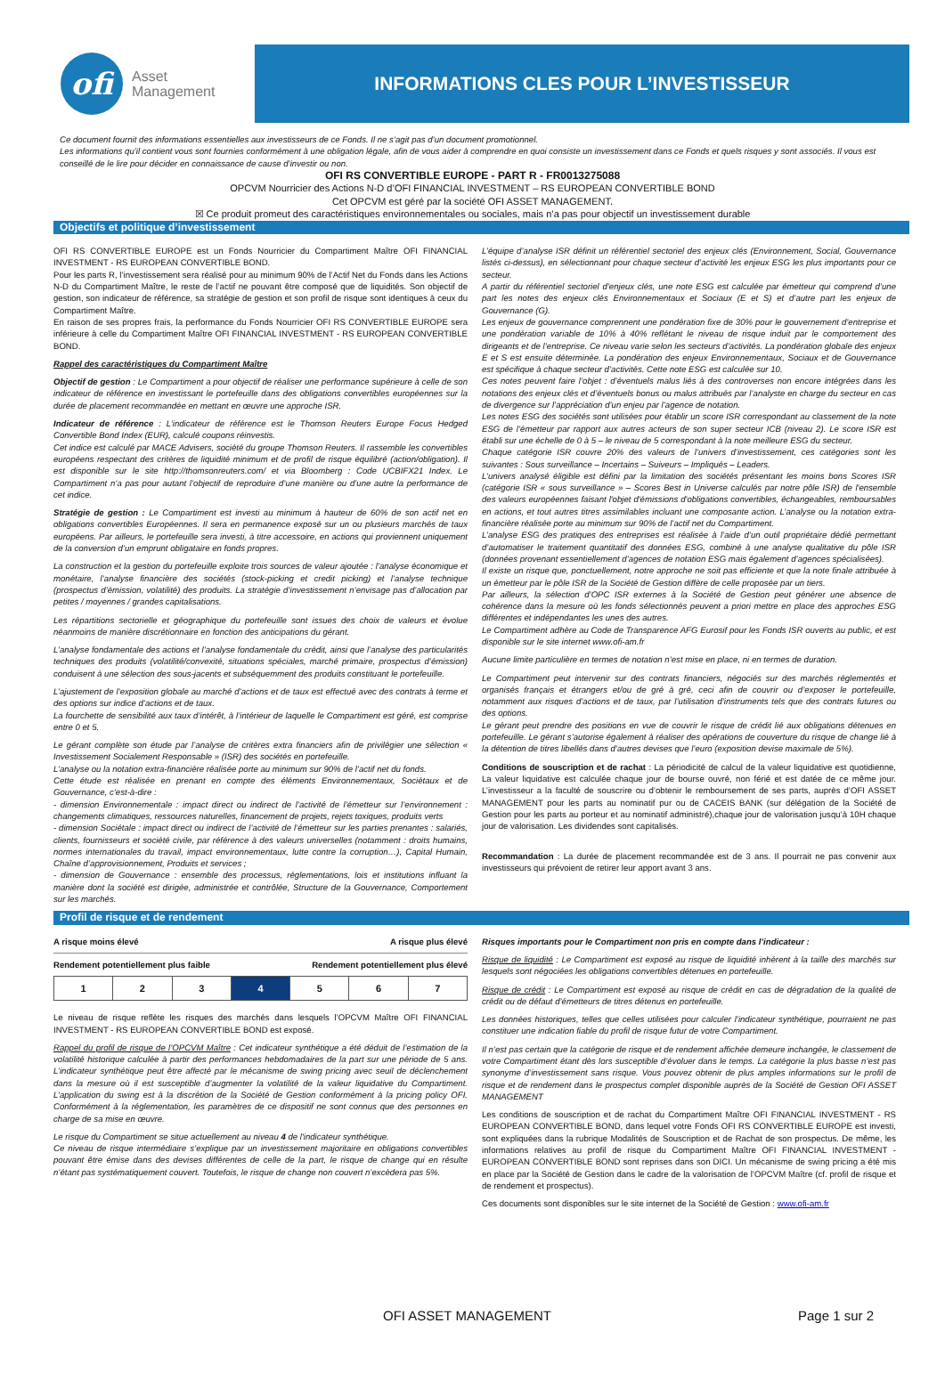ofi
Asset
Management
INFORMATIONS CLES POUR L’INVESTISSEUR
Ce document fournit des informations essentielles aux investisseurs de ce Fonds. Il ne s’agit pas d’un document promotionnel.
Les informations qu’il contient vous sont fournies conformément à une obligation légale, afin de vous aider à comprendre en quoi consiste un investissement dans ce Fonds et quels risques y sont associés. Il vous est conseillé de le lire pour décider en connaissance de cause d’investir ou non.
OFI RS CONVERTIBLE EUROPE - PART R - FR0013275088
OPCVM Nourricier des Actions N-D d’OFI FINANCIAL INVESTMENT – RS EUROPEAN CONVERTIBLE BOND
Cet OPCVM est géré par la société OFI ASSET MANAGEMENT.
☒ Ce produit promeut des caractéristiques environnementales ou sociales, mais n’a pas pour objectif un investissement durable
Objectifs et politique d’investissement
OFI RS CONVERTIBLE EUROPE est un Fonds Nourricier du Compartiment Maître OFI FINANCIAL INVESTMENT - RS EUROPEAN CONVERTIBLE BOND.
Pour les parts R, l’investissement sera réalisé pour au minimum 90% de l’Actif Net du Fonds dans les Actions N-D du Compartiment Maître, le reste de l’actif ne pouvant être composé que de liquidités. Son objectif de gestion, son indicateur de référence, sa stratégie de gestion et son profil de risque sont identiques à ceux du Compartiment Maître.
En raison de ses propres frais, la performance du Fonds Nourricier OFI RS CONVERTIBLE EUROPE sera inférieure à celle du Compartiment Maître OFI FINANCIAL INVESTMENT - RS EUROPEAN CONVERTIBLE BOND.
Rappel des caractéristiques du Compartiment Maître
Objectif de gestion : Le Compartiment a pour objectif de réaliser une performance supérieure à celle de son indicateur de référence en investissant le portefeuille dans des obligations convertibles européennes sur la durée de placement recommandée en mettant en œuvre une approche ISR.
Indicateur de référence : L’indicateur de référence est le Thomson Reuters Europe Focus Hedged Convertible Bond Index (EUR), calculé coupons réinvestis.
Cet indice est calculé par MACE Advisers, société du groupe Thomson Reuters. Il rassemble les convertibles européens respectant des critères de liquidité minimum et de profil de risque équilibré (action/obligation). Il est disponible sur le site http://thomsonreuters.com/ et via Bloomberg : Code UCBIFX21 Index. Le Compartiment n’a pas pour autant l’objectif de reproduire d’une manière ou d’une autre la performance de cet indice.
Stratégie de gestion : Le Compartiment est investi au minimum à hauteur de 60% de son actif net en obligations convertibles Européennes. Il sera en permanence exposé sur un ou plusieurs marchés de taux européens. Par ailleurs, le portefeuille sera investi, à titre accessoire, en actions qui proviennent uniquement de la conversion d’un emprunt obligataire en fonds propres.
La construction et la gestion du portefeuille exploite trois sources de valeur ajoutée : l’analyse économique et monétaire, l’analyse financière des sociétés (stock-picking et credit picking) et l’analyse technique (prospectus d’émission, volatilité) des produits. La stratégie d’investissement n’envisage pas d’allocation par petites / moyennes / grandes capitalisations.
Les répartitions sectorielle et géographique du portefeuille sont issues des choix de valeurs et évolue néanmoins de manière discrétionnaire en fonction des anticipations du gérant.
L’analyse fondamentale des actions et l’analyse fondamentale du crédit, ainsi que l’analyse des particularités techniques des produits (volatilité/convexité, situations spéciales, marché primaire, prospectus d’émission) conduisent à une sélection des sous-jacents et subséquemment des produits constituant le portefeuille.
L’ajustement de l’exposition globale au marché d’actions et de taux est effectué avec des contrats à terme et des options sur indice d’actions et de taux.
La fourchette de sensibilité aux taux d’intérêt, à l’intérieur de laquelle le Compartiment est géré, est comprise entre 0 et 5.
Le gérant complète son étude par l’analyse de critères extra financiers afin de privilégier une sélection « Investissement Socialement Responsable » (ISR) des sociétés en portefeuille.
L’analyse ou la notation extra-financière réalisée porte au minimum sur 90% de l’actif net du fonds.
Cette étude est réalisée en prenant en compte des éléments Environnementaux, Sociétaux et de Gouvernance, c’est-à-dire :
- dimension Environnementale : impact direct ou indirect de l’activité de l’émetteur sur l’environnement : changements climatiques, ressources naturelles, financement de projets, rejets toxiques, produits verts
- dimension Sociétale : impact direct ou indirect de l’activité de l’émetteur sur les parties prenantes : salariés, clients, fournisseurs et société civile, par référence à des valeurs universelles (notamment : droits humains, normes internationales du travail, impact environnementaux, lutte contre la corruption…), Capital Humain, Chaîne d’approvisionnement, Produits et services ;
- dimension de Gouvernance : ensemble des processus, réglementations, lois et institutions influant la manière dont la société est dirigée, administrée et contrôlée, Structure de la Gouvernance, Comportement sur les marchés.
L’équipe d’analyse ISR définit un référentiel sectoriel des enjeux clés (Environnement, Social, Gouvernance listés ci-dessus), en sélectionnant pour chaque secteur d’activité les enjeux ESG les plus importants pour ce secteur.
A partir du référentiel sectoriel d’enjeux clés, une note ESG est calculée par émetteur qui comprend d’une part les notes des enjeux clés Environnementaux et Sociaux (E et S) et d’autre part les enjeux de Gouvernance (G).
Les enjeux de gouvernance comprennent une pondération fixe de 30% pour le gouvernement d’entreprise et une pondération variable de 10% à 40% reflétant le niveau de risque induit par le comportement des dirigeants et de l’entreprise. Ce niveau varie selon les secteurs d’activités. La pondération globale des enjeux E et S est ensuite déterminée. La pondération des enjeux Environnementaux, Sociaux et de Gouvernance est spécifique à chaque secteur d’activités. Cette note ESG est calculée sur 10.
Ces notes peuvent faire l’objet : d’éventuels malus liés à des controverses non encore intégrées dans les notations des enjeux clés et d’éventuels bonus ou malus attribués par l’analyste en charge du secteur en cas de divergence sur l’appréciation d’un enjeu par l’agence de notation.
Les notes ESG des sociétés sont utilisées pour établir un score ISR correspondant au classement de la note ESG de l’émetteur par rapport aux autres acteurs de son super secteur ICB (niveau 2). Le score ISR est établi sur une échelle de 0 à 5 – le niveau de 5 correspondant à la note meilleure ESG du secteur.
Chaque catégorie ISR couvre 20% des valeurs de l’univers d’investissement, ces catégories sont les suivantes : Sous surveillance – Incertains – Suiveurs – Impliqués – Leaders.
L’univers analysé éligible est défini par la limitation des sociétés présentant les moins bons Scores ISR (catégorie ISR « sous surveillance » – Scores Best in Universe calculés par notre pôle ISR) de l'ensemble des valeurs européennes faisant l'objet d'émissions d'obligations convertibles, échangeables, remboursables en actions, et tout autres titres assimilables incluant une composante action. L’analyse ou la notation extra-financière réalisée porte au minimum sur 90% de l’actif net du Compartiment.
L’analyse ESG des pratiques des entreprises est réalisée à l’aide d’un outil propriétaire dédié permettant d’automatiser le traitement quantitatif des données ESG, combiné à une analyse qualitative du pôle ISR (données provenant essentiellement d’agences de notation ESG mais également d’agences spécialisées).
Il existe un risque que, ponctuellement, notre approche ne soit pas efficiente et que la note finale attribuée à un émetteur par le pôle ISR de la Société de Gestion diffère de celle proposée par un tiers.
Par ailleurs, la sélection d’OPC ISR externes à la Société de Gestion peut générer une absence de cohérence dans la mesure où les fonds sélectionnés peuvent a priori mettre en place des approches ESG différentes et indépendantes les unes des autres.
Le Compartiment adhère au Code de Transparence AFG Eurosif pour les Fonds ISR ouverts au public, et est disponible sur le site internet www.ofi-am.fr
Aucune limite particulière en termes de notation n’est mise en place, ni en termes de duration.
Le Compartiment peut intervenir sur des contrats financiers, négociés sur des marchés réglementés et organisés français et étrangers et/ou de gré à gré, ceci afin de couvrir ou d’exposer le portefeuille, notamment aux risques d’actions et de taux, par l’utilisation d’instruments tels que des contrats futures ou des options.
Le gérant peut prendre des positions en vue de couvrir le risque de crédit lié aux obligations détenues en portefeuille. Le gérant s’autorise également à réaliser des opérations de couverture du risque de change lié à la détention de titres libellés dans d’autres devises que l’euro (exposition devise maximale de 5%).
Conditions de souscription et de rachat : La périodicité de calcul de la valeur liquidative est quotidienne, La valeur liquidative est calculée chaque jour de bourse ouvré, non férié et est datée de ce même jour. L’investisseur a la faculté de souscrire ou d’obtenir le remboursement de ses parts, auprès d’OFI ASSET MANAGEMENT pour les parts au nominatif pur ou de CACEIS BANK (sur délégation de la Société de Gestion pour les parts au porteur et au nominatif administré),chaque jour de valorisation jusqu’à 10H chaque jour de valorisation. Les dividendes sont capitalisés.
Recommandation : La durée de placement recommandée est de 3 ans. Il pourrait ne pas convenir aux investisseurs qui prévoient de retirer leur apport avant 3 ans.
Profil de risque et de rendement
A risque moins élevé A risque plus élevé
Rendement potentiellement plus faible Rendement potentiellement plus élevé
| 1 | 2 | 3 | 4 | 5 | 6 | 7 |
Le niveau de risque reflète les risques des marchés dans lesquels l’OPCVM Maître OFI FINANCIAL INVESTMENT - RS EUROPEAN CONVERTIBLE BOND est exposé.
Rappel du profil de risque de l’OPCVM Maître : Cet indicateur synthétique a été déduit de l’estimation de la volatilité historique calculée à partir des performances hebdomadaires de la part sur une période de 5 ans. L’indicateur synthétique peut être affecté par le mécanisme de swing pricing avec seuil de déclenchement dans la mesure où il est susceptible d’augmenter la volatilité de la valeur liquidative du Compartiment. L’application du swing est à la discrétion de la Société de Gestion conformément à la pricing policy OFI. Conformément à la réglementation, les paramètres de ce dispositif ne sont connus que des personnes en charge de sa mise en œuvre.
Le risque du Compartiment se situe actuellement au niveau 4 de l'indicateur synthétique.
Ce niveau de risque intermédiaire s’explique par un investissement majoritaire en obligations convertibles pouvant être émise dans des devises différentes de celle de la part, le risque de change qui en résulte n’étant pas systématiquement couvert. Toutefois, le risque de change non couvert n’excèdera pas 5%.
Risques importants pour le Compartiment non pris en compte dans l’indicateur :
Risque de liquidité : Le Compartiment est exposé au risque de liquidité inhérent à la taille des marchés sur lesquels sont négociées les obligations convertibles détenues en portefeuille.
Risque de crédit : Le Compartiment est exposé au risque de crédit en cas de dégradation de la qualité de crédit ou de défaut d’émetteurs de titres détenus en portefeuille.
Les données historiques, telles que celles utilisées pour calculer l’indicateur synthétique, pourraient ne pas constituer une indication fiable du profil de risque futur de votre Compartiment.
Il n’est pas certain que la catégorie de risque et de rendement affichée demeure inchangée, le classement de votre Compartiment étant dès lors susceptible d’évoluer dans le temps. La catégorie la plus basse n’est pas synonyme d’investissement sans risque. Vous pouvez obtenir de plus amples informations sur le profil de risque et de rendement dans le prospectus complet disponible auprès de la Société de Gestion OFI ASSET MANAGEMENT
Les conditions de souscription et de rachat du Compartiment Maître OFI FINANCIAL INVESTMENT - RS EUROPEAN CONVERTIBLE BOND, dans lequel votre Fonds OFI RS CONVERTIBLE EUROPE est investi, sont expliquées dans la rubrique Modalités de Souscription et de Rachat de son prospectus. De même, les informations relatives au profil de risque du Compartiment Maître OFI FINANCIAL INVESTMENT - EUROPEAN CONVERTIBLE BOND sont reprises dans son DICI. Un mécanisme de swing pricing a été mis en place par la Société de Gestion dans le cadre de la valorisation de l’OPCVM Maître (cf. profil de risque et de rendement et prospectus).
Ces documents sont disponibles sur le site internet de la Société de Gestion : www.ofi-am.fr
OFI ASSET MANAGEMENT Page 1 sur 2